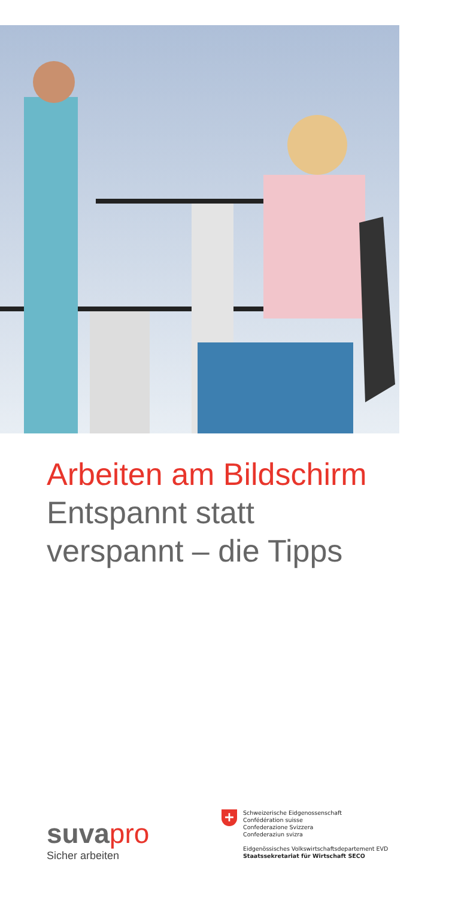Arbeiten am Bildschirm
Entspannt statt
verspannt – die Tipps
suva pro
Sicher arbeiten
+
Schweizerische Eidgenossenschaft
Confédération suisse
Confederazione Svizzera
Confederaziun svizra
Eidgenössisches Volkswirtschaftsdepartement EVD
Staatssekretariat für Wirtschaft SECO